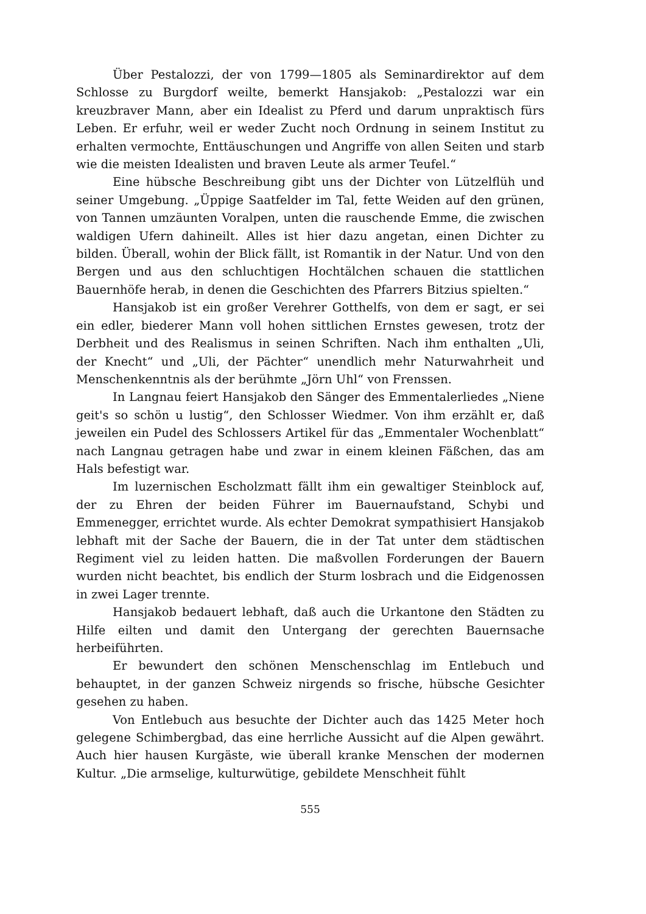Über Pestalozzi, der von 1799—1805 als Seminardirektor auf dem Schlosse zu Burgdorf weilte, bemerkt Hansjakob: „Pestalozzi war ein kreuzbraver Mann, aber ein Idealist zu Pferd und darum unpraktisch fürs Leben. Er erfuhr, weil er weder Zucht noch Ordnung in seinem Institut zu erhalten vermochte, Enttäuschungen und Angriffe von allen Seiten und starb wie die meisten Idealisten und braven Leute als armer Teufel.“
Eine hübsche Beschreibung gibt uns der Dichter von Lützelflüh und seiner Umgebung. „Üppige Saatfelder im Tal, fette Weiden auf den grünen, von Tannen umzäunten Voralpen, unten die rauschende Emme, die zwischen waldigen Ufern dahineilt. Alles ist hier dazu angetan, einen Dichter zu bilden. Überall, wohin der Blick fällt, ist Romantik in der Natur. Und von den Bergen und aus den schluchtigen Hochtälchen schauen die stattlichen Bauernhöfe herab, in denen die Geschichten des Pfarrers Bitzius spielten.“
Hansjakob ist ein großer Verehrer Gotthelfs, von dem er sagt, er sei ein edler, biederer Mann voll hohen sittlichen Ernstes gewesen, trotz der Derbheit und des Realismus in seinen Schriften. Nach ihm enthalten „Uli, der Knecht“ und „Uli, der Pächter“ unendlich mehr Naturwahrheit und Menschenkenntnis als der berühmte „Jörn Uhl“ von Frenssen.
In Langnau feiert Hansjakob den Sänger des Emmentalerliedes „Niene geit's so schön u lustig“, den Schlosser Wiedmer. Von ihm erzählt er, daß jeweilen ein Pudel des Schlossers Artikel für das „Emmentaler Wochenblatt“ nach Langnau getragen habe und zwar in einem kleinen Fäßchen, das am Hals befestigt war.
Im luzernischen Escholzmatt fällt ihm ein gewaltiger Steinblock auf, der zu Ehren der beiden Führer im Bauernaufstand, Schybi und Emmenegger, errichtet wurde. Als echter Demokrat sympathisiert Hansjakob lebhaft mit der Sache der Bauern, die in der Tat unter dem städtischen Regiment viel zu leiden hatten. Die maßvollen Forderungen der Bauern wurden nicht beachtet, bis endlich der Sturm losbrach und die Eidgenossen in zwei Lager trennte.
Hansjakob bedauert lebhaft, daß auch die Urkantone den Städten zu Hilfe eilten und damit den Untergang der gerechten Bauernsache herbeiführten.
Er bewundert den schönen Menschenschlag im Entlebuch und behauptet, in der ganzen Schweiz nirgends so frische, hübsche Gesichter gesehen zu haben.
Von Entlebuch aus besuchte der Dichter auch das 1425 Meter hoch gelegene Schimbergbad, das eine herrliche Aussicht auf die Alpen gewährt. Auch hier hausen Kurgäste, wie überall kranke Menschen der modernen Kultur. „Die armselige, kulturwütige, gebildete Menschheit fühlt
555